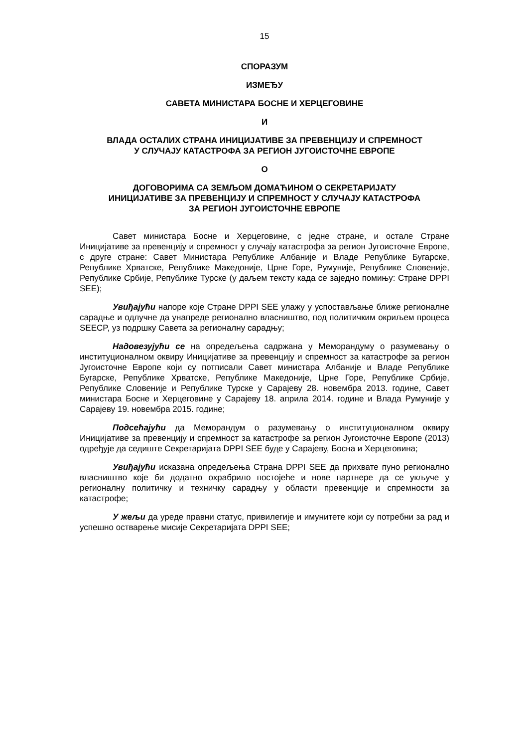15
СПОРАЗУМ
ИЗМЕЂУ
САВЕТА МИНИСТАРА БОСНЕ И ХЕРЦЕГОВИНЕ
И
ВЛАДА ОСТАЛИХ СТРАНА ИНИЦИЈАТИВЕ ЗА ПРЕВЕНЦИЈУ И СПРЕМНОСТ
У СЛУЧАЈУ КАТАСТРОФА ЗА РЕГИОН ЈУГОИСТОЧНЕ ЕВРОПЕ
О
ДОГОВОРИМА СА ЗЕМЉОМ ДОМАЋИНОМ О СЕКРЕТАРИЈАТУ
ИНИЦИЈАТИВЕ ЗА ПРЕВЕНЦИЈУ И СПРЕМНОСТ У СЛУЧАЈУ КАТАСТРОФА
ЗА РЕГИОН ЈУГОИСТОЧНЕ ЕВРОПЕ
Савет министара Босне и Херцеговине, с једне стране, и остале Стране Иницијативе за превенцију и спремност у случају катастрофа за регион Југоисточне Европе, с друге стране: Савет Министара Републике Албаније и Владе Републике Бугарске, Републике Хрватске, Републике Македоније, Црне Горе, Румуније, Републике Словеније, Републике Србије, Републике Турске (у даљем тексту када се заједно помињу: Стране DPPI SEE);
Увиђајући напоре које Стране DPPI SEE улажу у успостављање ближе регионалне сарадње и одлучне да унапреде регионално власништво, под политичким окриљем процеса SEECP, уз подршку Савета за регионалну сарадњу;
Надовезујући се на опредељења садржана у Меморандуму о разумевању о институционалном оквиру Иницијативе за превенцију и спремност за катастрофе за регион Југоисточне Европе који су потписали Савет министара Албаније и Владе Републике Бугарске, Републике Хрватске, Републике Македоније, Црне Горе, Републике Србије, Републике Словеније и Републике Турске у Сарајеву 28. новембра 2013. године, Савет министара Босне и Херцеговине у Сарајеву 18. априла 2014. године и Влада Румуније у Сарајеву 19. новембра 2015. године;
Подсећајући да Меморандум о разумевању о институционалном оквиру Иницијативе за превенцију и спремност за катастрофе за регион Југоисточне Европе (2013) одређује да седиште Секретаријата DPPI SEE буде у Сарајеву, Босна и Херцеговина;
Увиђајући исказана опредељења Страна DPPI SEE да прихвате пуно регионално власништво које би додатно охрабрило постојеће и нове партнере да се укључе у регионалну политичку и техничку сарадњу у области превенције и спремности за катастрофе;
У жељи да уреде правни статус, привилегије и имунитете који су потребни за рад и успешно остварење мисије Секретаријата DPPI SEE;